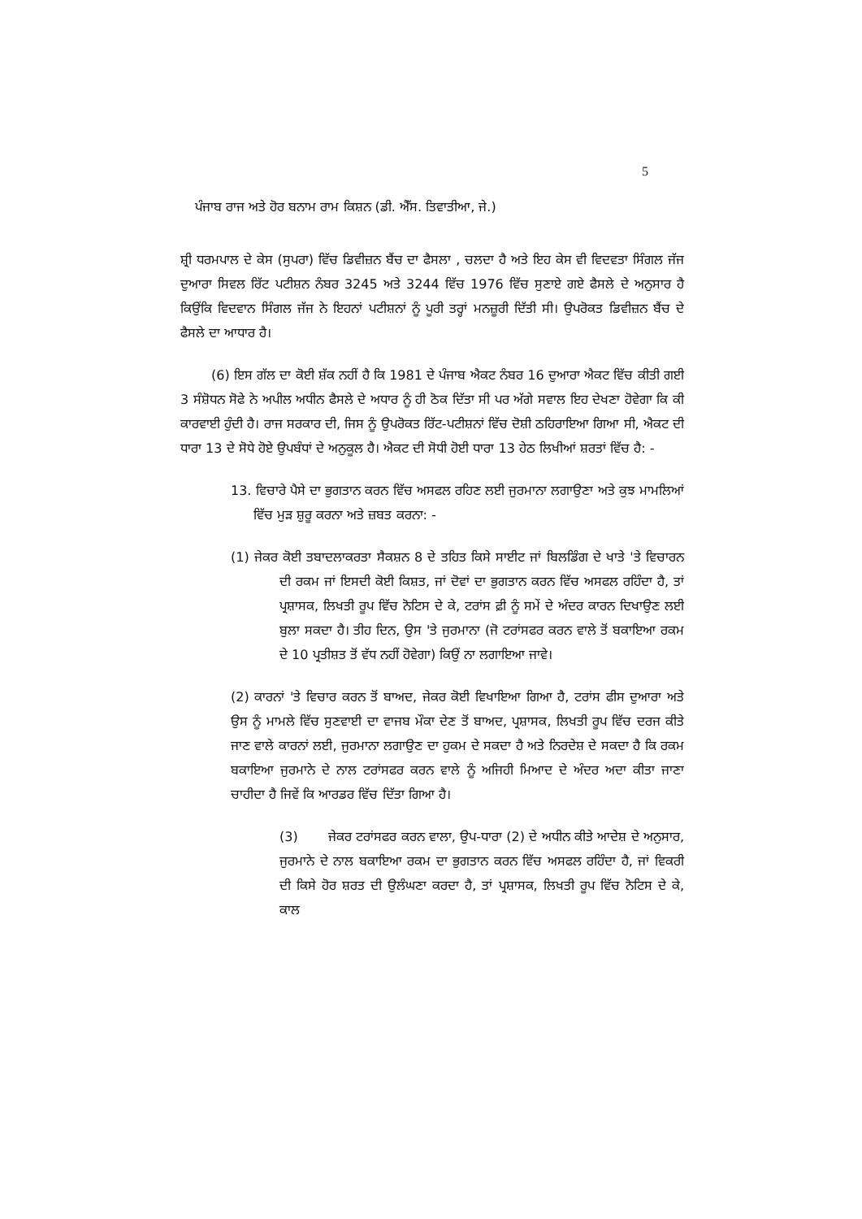5
ਪੰਜਾਬ ਰਾਜ ਅਤੇ ਹੋਰ ਬਨਾਮ ਰਾਮ ਕਿਸ਼ਨ (ਡੀ. ਐੱਸ. ਤਿਵਾਤੀਆ, ਜੇ.)
ਸ਼੍ਰੀ ਧਰਮਪਾਲ ਦੇ ਕੇਸ (ਸੁਪਰਾ) ਵਿੱਚ ਡਿਵੀਜ਼ਨ ਬੈਂਚ ਦਾ ਫੈਸਲਾ , ਚਲਦਾ ਹੈ ਅਤੇ ਇਹ ਕੇਸ ਵੀ ਵਿਦਵਤਾ ਸਿੰਗਲ ਜੱਜ ਦੁਆਰਾ ਸਿਵਲ ਰਿੱਟ ਪਟੀਸ਼ਨ ਨੰਬਰ 3245 ਅਤੇ 3244 ਵਿੱਚ 1976 ਵਿੱਚ ਸੁਣਾਏ ਗਏ ਫੈਸਲੇ ਦੇ ਅਨੁਸਾਰ ਹੈ ਕਿਉਂਕਿ ਵਿਦਵਾਨ ਸਿੰਗਲ ਜੱਜ ਨੇ ਇਹਨਾਂ ਪਟੀਸ਼ਨਾਂ ਨੂੰ ਪੂਰੀ ਤਰ੍ਹਾਂ ਮਨਜ਼ੂਰੀ ਦਿੱਤੀ ਸੀ। ਉਪਰੋਕਤ ਡਿਵੀਜ਼ਨ ਬੈਂਚ ਦੇ ਫੈਸਲੇ ਦਾ ਆਧਾਰ ਹੈ।
(6) ਇਸ ਗੱਲ ਦਾ ਕੋਈ ਸ਼ੱਕ ਨਹੀਂ ਹੈ ਕਿ 1981 ਦੇ ਪੰਜਾਬ ਐਕਟ ਨੰਬਰ 16 ਦੁਆਰਾ ਐਕਟ ਵਿੱਚ ਕੀਤੀ ਗਈ 3 ਸੰਸ਼ੋਧਨ ਸੋਫੇ ਨੇ ਅਪੀਲ ਅਧੀਨ ਫੈਸਲੇ ਦੇ ਅਧਾਰ ਨੂੰ ਹੀ ਠੋਕ ਦਿੱਤਾ ਸੀ ਪਰ ਅੱਗੇ ਸਵਾਲ ਇਹ ਦੇਖਣਾ ਹੋਵੇਗਾ ਕਿ ਕੀ ਕਾਰਵਾਈ ਹੁੰਦੀ ਹੈ। ਰਾਜ ਸਰਕਾਰ ਦੀ, ਜਿਸ ਨੂੰ ਉਪਰੋਕਤ ਰਿੱਟ-ਪਟੀਸ਼ਨਾਂ ਵਿੱਚ ਦੋਸ਼ੀ ਠਹਿਰਾਇਆ ਗਿਆ ਸੀ, ਐਕਟ ਦੀ ਧਾਰਾ 13 ਦੇ ਸੋਧੇ ਹੋਏ ਉਪਬੰਧਾਂ ਦੇ ਅਨੁਕੂਲ ਹੈ। ਐਕਟ ਦੀ ਸੋਧੀ ਹੋਈ ਧਾਰਾ 13 ਹੇਠ ਲਿਖੀਆਂ ਸ਼ਰਤਾਂ ਵਿੱਚ ਹੈ: -
13. ਵਿਚਾਰੇ ਪੈਸੇ ਦਾ ਭੁਗਤਾਨ ਕਰਨ ਵਿੱਚ ਅਸਫਲ ਰਹਿਣ ਲਈ ਜੁਰਮਾਨਾ ਲਗਾਉਣਾ ਅਤੇ ਕੁਝ ਮਾਮਲਿਆਂ ਵਿੱਚ ਮੁੜ ਸ਼ੁਰੂ ਕਰਨਾ ਅਤੇ ਜ਼ਬਤ ਕਰਨਾ: -
(1) ਜੇਕਰ ਕੋਈ ਤਬਾਦਲਾਕਰਤਾ ਸੈਕਸ਼ਨ 8 ਦੇ ਤਹਿਤ ਕਿਸੇ ਸਾਈਟ ਜਾਂ ਬਿਲਡਿੰਗ ਦੇ ਖਾਤੇ 'ਤੇ ਵਿਚਾਰਨ ਦੀ ਰਕਮ ਜਾਂ ਇਸਦੀ ਕੋਈ ਕਿਸ਼ਤ, ਜਾਂ ਦੋਵਾਂ ਦਾ ਭੁਗਤਾਨ ਕਰਨ ਵਿੱਚ ਅਸਫਲ ਰਹਿੰਦਾ ਹੈ, ਤਾਂ ਪ੍ਰਸ਼ਾਸਕ, ਲਿਖਤੀ ਰੂਪ ਵਿੱਚ ਨੋਟਿਸ ਦੇ ਕੇ, ਟਰਾਂਸ ਫ਼ੀ ਨੂੰ ਸਮੇਂ ਦੇ ਅੰਦਰ ਕਾਰਨ ਦਿਖਾਉਣ ਲਈ ਬੁਲਾ ਸਕਦਾ ਹੈ। ਤੀਹ ਦਿਨ, ਉਸ 'ਤੇ ਜੁਰਮਾਨਾ (ਜੋ ਟਰਾਂਸਫਰ ਕਰਨ ਵਾਲੇ ਤੋਂ ਬਕਾਇਆ ਰਕਮ ਦੇ 10 ਪ੍ਰਤੀਸ਼ਤ ਤੋਂ ਵੱਧ ਨਹੀਂ ਹੋਵੇਗਾ) ਕਿਉਂ ਨਾ ਲਗਾਇਆ ਜਾਵੇ।
(2) ਕਾਰਨਾਂ 'ਤੇ ਵਿਚਾਰ ਕਰਨ ਤੋਂ ਬਾਅਦ, ਜੇਕਰ ਕੋਈ ਵਿਖਾਇਆ ਗਿਆ ਹੈ, ਟਰਾਂਸ ਫੀਸ ਦੁਆਰਾ ਅਤੇ ਉਸ ਨੂੰ ਮਾਮਲੇ ਵਿੱਚ ਸੁਣਵਾਈ ਦਾ ਵਾਜਬ ਮੌਕਾ ਦੇਣ ਤੋਂ ਬਾਅਦ, ਪ੍ਰਸ਼ਾਸਕ, ਲਿਖਤੀ ਰੂਪ ਵਿੱਚ ਦਰਜ ਕੀਤੇ ਜਾਣ ਵਾਲੇ ਕਾਰਨਾਂ ਲਈ, ਜੁਰਮਾਨਾ ਲਗਾਉਣ ਦਾ ਹੁਕਮ ਦੇ ਸਕਦਾ ਹੈ ਅਤੇ ਨਿਰਦੇਸ਼ ਦੇ ਸਕਦਾ ਹੈ ਕਿ ਰਕਮ ਬਕਾਇਆ ਜੁਰਮਾਨੇ ਦੇ ਨਾਲ ਟਰਾਂਸਫਰ ਕਰਨ ਵਾਲੇ ਨੂੰ ਅਜਿਹੀ ਮਿਆਦ ਦੇ ਅੰਦਰ ਅਦਾ ਕੀਤਾ ਜਾਣਾ ਚਾਹੀਦਾ ਹੈ ਜਿਵੇਂ ਕਿ ਆਰਡਰ ਵਿੱਚ ਦਿੱਤਾ ਗਿਆ ਹੈ।
(3) ਜੇਕਰ ਟਰਾਂਸਫਰ ਕਰਨ ਵਾਲਾ, ਉਪ-ਧਾਰਾ (2) ਦੇ ਅਧੀਨ ਕੀਤੇ ਆਦੇਸ਼ ਦੇ ਅਨੁਸਾਰ, ਜੁਰਮਾਨੇ ਦੇ ਨਾਲ ਬਕਾਇਆ ਰਕਮ ਦਾ ਭੁਗਤਾਨ ਕਰਨ ਵਿੱਚ ਅਸਫਲ ਰਹਿੰਦਾ ਹੈ, ਜਾਂ ਵਿਕਰੀ ਦੀ ਕਿਸੇ ਹੋਰ ਸ਼ਰਤ ਦੀ ਉਲੰਘਣਾ ਕਰਦਾ ਹੈ, ਤਾਂ ਪ੍ਰਸ਼ਾਸਕ, ਲਿਖਤੀ ਰੂਪ ਵਿੱਚ ਨੋਟਿਸ ਦੇ ਕੇ, ਕਾਲ